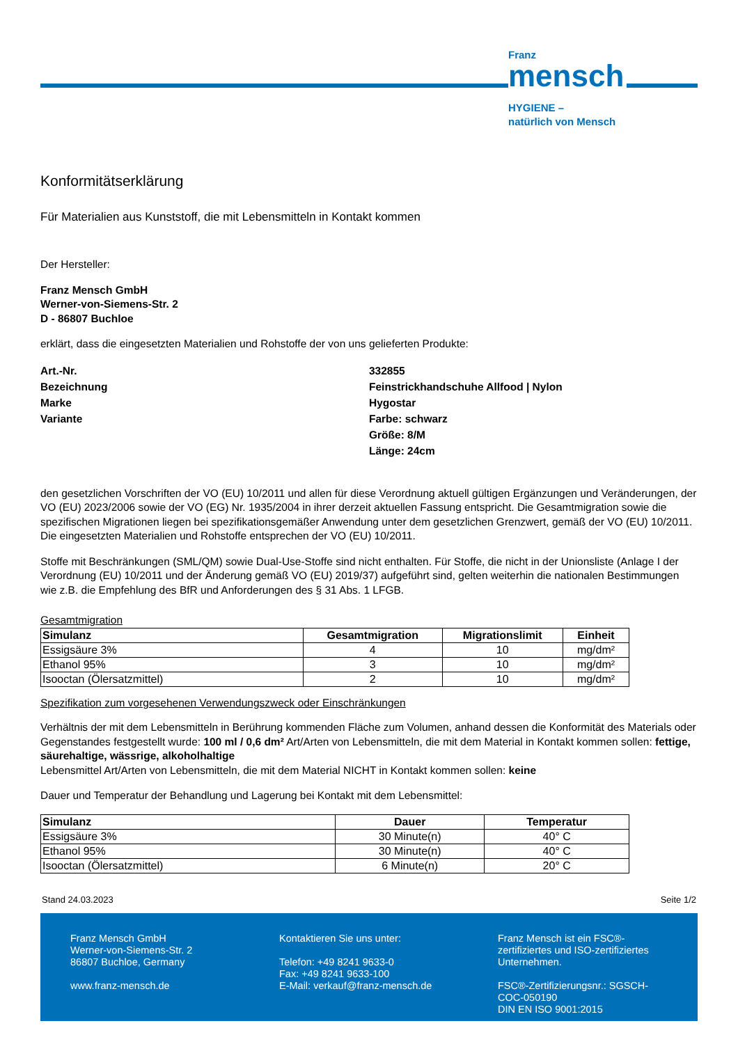Franz
mensch
HYGIENE –
natürlich von Mensch
Konformitätserklärung
Für Materialien aus Kunststoff, die mit Lebensmitteln in Kontakt kommen
Der Hersteller:
Franz Mensch GmbH
Werner-von-Siemens-Str. 2
D - 86807 Buchloe
erklärt, dass die eingesetzten Materialien und Rohstoffe der von uns gelieferten Produkte:
Art.-Nr.
332855
Bezeichnung
Feinstrickhandschuhe Allfood | Nylon
Marke
Hygostar
Variante
Farbe: schwarz
Größe: 8/M
Länge: 24cm
den gesetzlichen Vorschriften der VO (EU) 10/2011 und allen für diese Verordnung aktuell gültigen Ergänzungen und Veränderungen, der VO (EU) 2023/2006 sowie der VO (EG) Nr. 1935/2004 in ihrer derzeit aktuellen Fassung entspricht. Die Gesamtmigration sowie die spezifischen Migrationen liegen bei spezifikationsgemäßer Anwendung unter dem gesetzlichen Grenzwert, gemäß der VO (EU) 10/2011. Die eingesetzten Materialien und Rohstoffe entsprechen der VO (EU) 10/2011.
Stoffe mit Beschränkungen (SML/QM) sowie Dual-Use-Stoffe sind nicht enthalten. Für Stoffe, die nicht in der Unionsliste (Anlage I der Verordnung (EU) 10/2011 und der Änderung gemäß VO (EU) 2019/37) aufgeführt sind, gelten weiterhin die nationalen Bestimmungen wie z.B. die Empfehlung des BfR und Anforderungen des § 31 Abs. 1 LFGB.
Gesamtmigration
| Simulanz | Gesamtmigration | Migrationslimit | Einheit |
| --- | --- | --- | --- |
| Essigsäure 3% | 4 | 10 | mg/dm² |
| Ethanol 95% | 3 | 10 | mg/dm² |
| Isooctan (Ölersatzmittel) | 2 | 10 | mg/dm² |
Spezifikation zum vorgesehenen Verwendungszweck oder Einschränkungen
Verhältnis der mit dem Lebensmitteln in Berührung kommenden Fläche zum Volumen, anhand dessen die Konformität des Materials oder Gegenstandes festgestellt wurde: 100 ml / 0,6 dm² Art/Arten von Lebensmitteln, die mit dem Material in Kontakt kommen sollen: fettige, säurehaltige, wässrige, alkoholhaltige
Lebensmittel Art/Arten von Lebensmitteln, die mit dem Material NICHT in Kontakt kommen sollen: keine
Dauer und Temperatur der Behandlung und Lagerung bei Kontakt mit dem Lebensmittel:
| Simulanz | Dauer | Temperatur |
| --- | --- | --- |
| Essigsäure 3% | 30 Minute(n) | 40° C |
| Ethanol 95% | 30 Minute(n) | 40° C |
| Isooctan (Ölersatzmittel) | 6 Minute(n) | 20° C |
Stand 24.03.2023 Seite 1/2
Franz Mensch GmbH
Werner-von-Siemens-Str. 2
86807 Buchloe, Germany
www.franz-mensch.de
Kontaktieren Sie uns unter:
Telefon: +49 8241 9633-0
Fax: +49 8241 9633-100
E-Mail: verkauf@franz-mensch.de
Franz Mensch ist ein FSC®-
zertifiziertes und ISO-zertifiziertes
Unternehmen.
FSC®-Zertifizierungsnr.: SGSCH-
COC-050190
DIN EN ISO 9001:2015